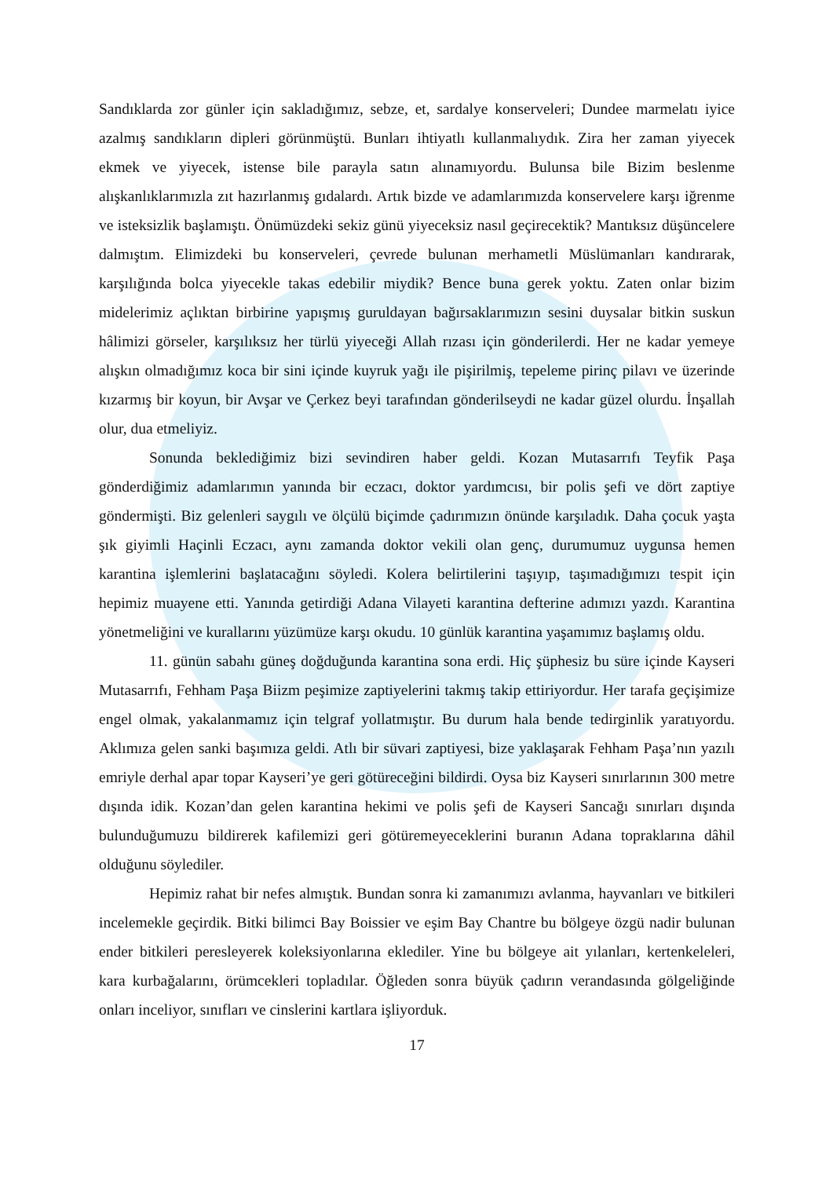Sandıklarda zor günler için sakladığımız, sebze, et, sardalye konserveleri; Dundee marmelatı iyice azalmış sandıkların dipleri görünmüştü. Bunları ihtiyatlı kullanmalıydık. Zira her zaman yiyecek ekmek ve yiyecek, istense bile parayla satın alınamıyordu. Bulunsa bile Bizim beslenme alışkanlıklarımızla zıt hazırlanmış gıdalardı. Artık bizde ve adamlarımızda konservelere karşı iğrenme ve isteksizlik başlamıştı. Önümüzdeki sekiz günü yiyeceksiz nasıl geçirecektik? Mantıksız düşüncelere dalmıştım. Elimizdeki bu konserveleri, çevrede bulunan merhametli Müslümanları kandırarak, karşılığında bolca yiyecekle takas edebilir miydik? Bence buna gerek yoktu. Zaten onlar bizim midelerimiz açlıktan birbirine yapışmış guruldayan bağırsaklarımızın sesini duysalar bitkin suskun hâlimizi görseler, karşılıksız her türlü yiyeceği Allah rızası için gönderilerdi. Her ne kadar yemeye alışkın olmadığımız koca bir sini içinde kuyruk yağı ile pişirilmiş, tepeleme pirinç pilavı ve üzerinde kızarmış bir koyun, bir Avşar ve Çerkez beyi tarafından gönderilseydi ne kadar güzel olurdu. İnşallah olur, dua etmeliyiz.
Sonunda beklediğimiz bizi sevindiren haber geldi. Kozan Mutasarrıfı Teyfik Paşa gönderdiğimiz adamlarımın yanında bir eczacı, doktor yardımcısı, bir polis şefi ve dört zaptiye göndermişti. Biz gelenleri saygılı ve ölçülü biçimde çadırımızın önünde karşıladık. Daha çocuk yaşta şık giyimli Haçinli Eczacı, aynı zamanda doktor vekili olan genç, durumumuz uygunsa hemen karantina işlemlerini başlatacağını söyledi. Kolera belirtilerini taşıyıp, taşımadığımızı tespit için hepimiz muayene etti. Yanında getirdiği Adana Vilayeti karantina defterine adımızı yazdı. Karantina yönetmeliğini ve kurallarını yüzümüze karşı okudu. 10 günlük karantina yaşamımız başlamış oldu.
11. günün sabahı güneş doğduğunda karantina sona erdi. Hiç şüphesiz bu süre içinde Kayseri Mutasarrıfı, Fehham Paşa Biizm peşimize zaptiyelerini takmış takip ettiriyordur. Her tarafa geçişimize engel olmak, yakalanmamız için telgraf yollatmıştır. Bu durum hala bende tedirginlik yaratıyordu. Aklımıza gelen sanki başımıza geldi. Atlı bir süvari zaptiyesi, bize yaklaşarak Fehham Paşa’nın yazılı emriyle derhal apar topar Kayseri’ye geri götüreceğini bildirdi. Oysa biz Kayseri sınırlarının 300 metre dışında idik. Kozan’dan gelen karantina hekimi ve polis şefi de Kayseri Sancağı sınırları dışında bulunduğumuzu bildirerek kafilemizi geri götüremeyeceklerini buranın Adana topraklarına dâhil olduğunu söylediler.
Hepimiz rahat bir nefes almıştık. Bundan sonra ki zamanımızı avlanma, hayvanları ve bitkileri incelemekle geçirdik. Bitki bilimci Bay Boissier ve eşim Bay Chantre bu bölgeye özgü nadir bulunan ender bitkileri peresleyerek koleksiyonlarına eklediler. Yine bu bölgeye ait yılanları, kertenkeleleri, kara kurbağalarını, örümcekleri topladılar. Öğleden sonra büyük çadırın verandasında gölgeliğinde onları inceliyor, sınıfları ve cinslerini kartlara işliyorduk.
17